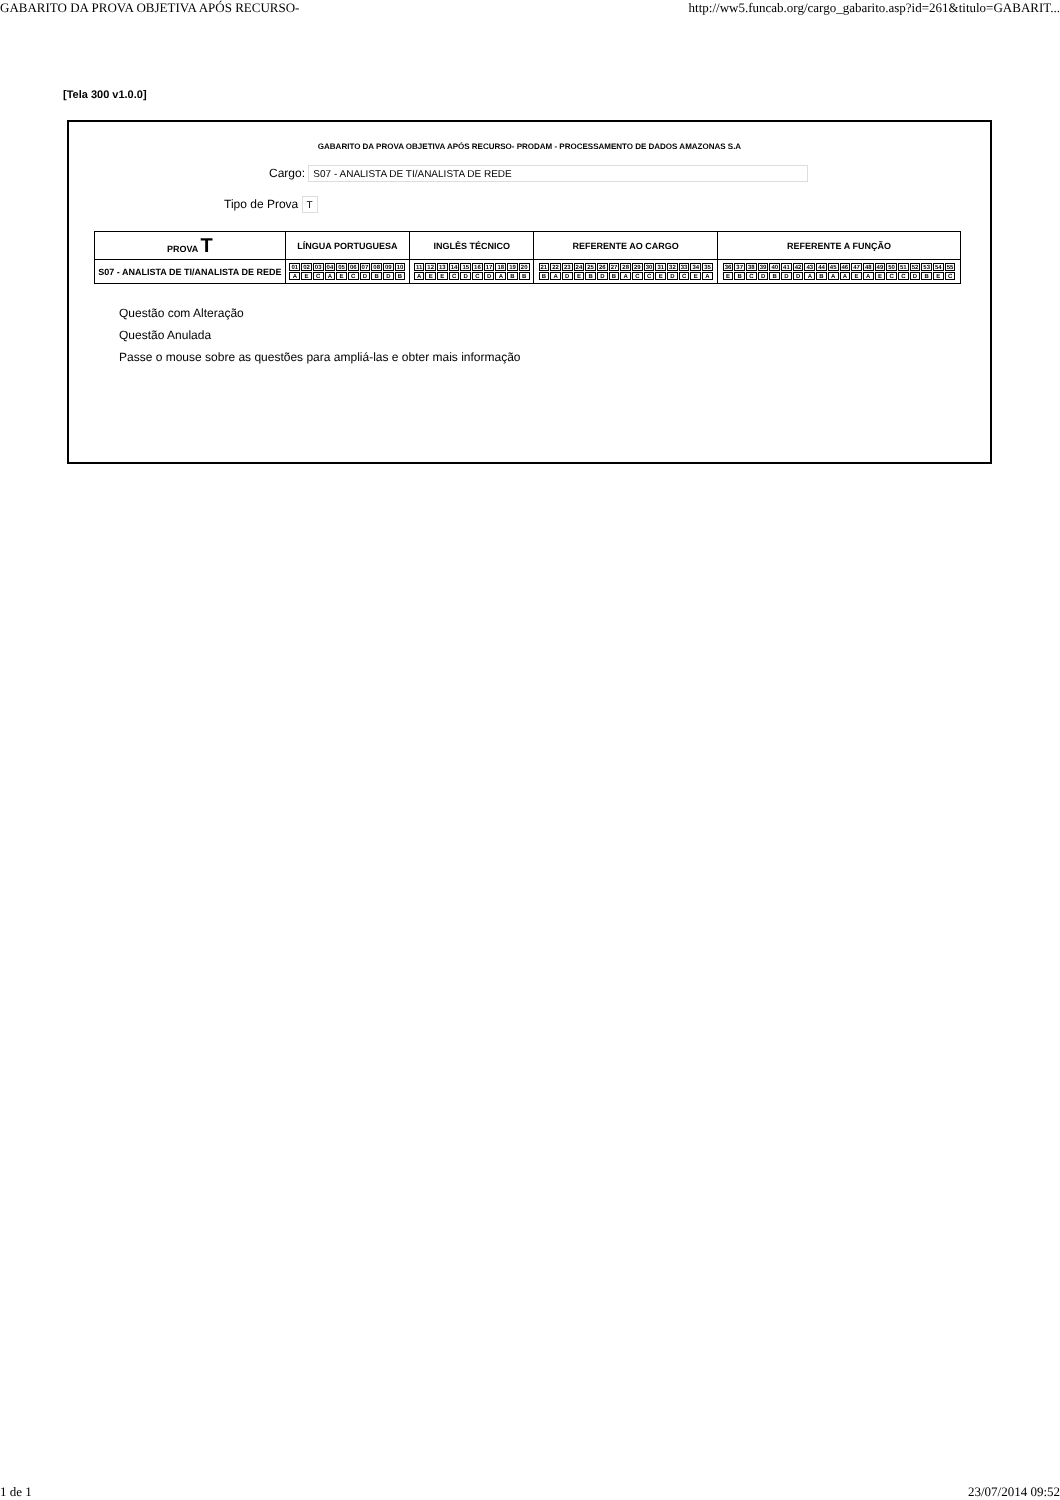GABARITO DA PROVA OBJETIVA APÓS RECURSO- http://ww5.funcab.org/cargo_gabarito.asp?id=261&titulo=GABARIT...
[Tela 300 v1.0.0]
GABARITO DA PROVA OBJETIVA APÓS RECURSO- PRODAM - PROCESSAMENTO DE DADOS AMAZONAS S.A
Cargo: S07 - ANALISTA DE TI/ANALISTA DE REDE
Tipo de Prova T
| PROVA T | LÍNGUA PORTUGUESA | INGLÊS TÉCNICO | REFERENTE AO CARGO | REFERENTE A FUNÇÃO |
| --- | --- | --- | --- | --- |
| S07 - ANALISTA DE TI/ANALISTA DE REDE | / 01 / 02 / 03 / 04 / 05 / 06 / 07 / 08 / 09 / 10 / / A / E / C / A / E / C / D / B / D / B / | / 11 / 12 / 13 / 14 / 15 / 16 / 17 / 18 / 19 / 20 / / A / E / E / C / D / C / D / A / B / B / | / 21 / 22 / 23 / 24 / 25 / 26 / 27 / 28 / 29 / 30 / 31 / 32 / 33 / 34 / 35 / / B / A / D / E / B / D / B / A / C / C / E / D / C / E / A / | / 36 / 37 / 38 / 39 / 40 / 41 / 42 / 43 / 44 / 45 / 46 / 47 / 48 / 49 / 50 / 51 / 52 / 53 / 54 / 55 / / E / B / C / D / B / D / D / A / B / A / A / E / A / E / C / C / D / B / E / C / |
Questão com Alteração
Questão Anulada
Passe o mouse sobre as questões para ampliá-las e obter mais informação
1 de 1 23/07/2014 09:52